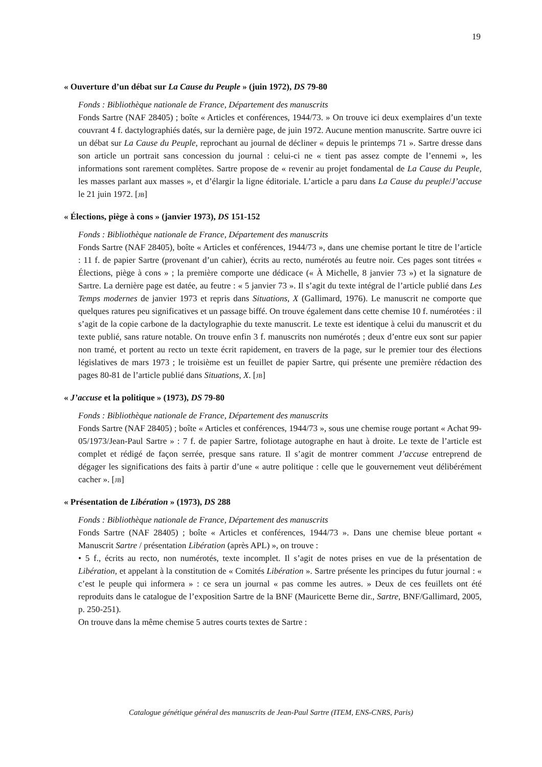19
« Ouverture d’un débat sur La Cause du Peuple » (juin 1972), DS 79-80
Fonds : Bibliothèque nationale de France, Département des manuscrits
Fonds Sartre (NAF 28405) ; boîte « Articles et conférences, 1944/73. » On trouve ici deux exemplaires d’un texte couvrant 4 f. dactylographiés datés, sur la dernière page, de juin 1972. Aucune mention manuscrite. Sartre ouvre ici un débat sur La Cause du Peuple, reprochant au journal de décliner « depuis le printemps 71 ». Sartre dresse dans son article un portrait sans concession du journal : celui-ci ne « tient pas assez compte de l’ennemi », les informations sont rarement complètes. Sartre propose de « revenir au projet fondamental de La Cause du Peuple, les masses parlant aux masses », et d’élargir la ligne éditoriale. L’article a paru dans La Cause du peuple/J’accuse le 21 juin 1972. [JB]
« Élections, piège à cons » (janvier 1973), DS 151-152
Fonds : Bibliothèque nationale de France, Département des manuscrits
Fonds Sartre (NAF 28405), boîte « Articles et conférences, 1944/73 », dans une chemise portant le titre de l’article : 11 f. de papier Sartre (provenant d’un cahier), écrits au recto, numérotés au feutre noir. Ces pages sont titrées « Élections, piège à cons » ; la première comporte une dédicace (« À Michelle, 8 janvier 73 ») et la signature de Sartre. La dernière page est datée, au feutre : « 5 janvier 73 ». Il s’agit du texte intégral de l’article publié dans Les Temps modernes de janvier 1973 et repris dans Situations, X (Gallimard, 1976). Le manuscrit ne comporte que quelques ratures peu significatives et un passage biffé. On trouve également dans cette chemise 10 f. numérotées : il s’agit de la copie carbone de la dactylographie du texte manuscrit. Le texte est identique à celui du manuscrit et du texte publié, sans rature notable. On trouve enfin 3 f. manuscrits non numérotés ; deux d’entre eux sont sur papier non tramé, et portent au recto un texte écrit rapidement, en travers de la page, sur le premier tour des élections législatives de mars 1973 ; le troisième est un feuillet de papier Sartre, qui présente une première rédaction des pages 80-81 de l’article publié dans Situations, X. [JB]
« J’accuse et la politique » (1973), DS 79-80
Fonds : Bibliothèque nationale de France, Département des manuscrits
Fonds Sartre (NAF 28405) ; boîte « Articles et conférences, 1944/73 », sous une chemise rouge portant « Achat 99-05/1973/Jean-Paul Sartre » : 7 f. de papier Sartre, foliotage autographe en haut à droite. Le texte de l’article est complet et rédigé de façon serrée, presque sans rature. Il s’agit de montrer comment J’accuse entreprend de dégager les significations des faits à partir d’une « autre politique : celle que le gouvernement veut délibérément cacher ». [JB]
« Présentation de Libération » (1973), DS 288
Fonds : Bibliothèque nationale de France, Département des manuscrits
Fonds Sartre (NAF 28405) ; boîte « Articles et conférences, 1944/73 ». Dans une chemise bleue portant « Manuscrit Sartre / présentation Libération (après APL) », on trouve :
• 5 f., écrits au recto, non numérotés, texte incomplet. Il s’agit de notes prises en vue de la présentation de Libération, et appelant à la constitution de « Comités Libération ». Sartre présente les principes du futur journal : « c’est le peuple qui informera » : ce sera un journal « pas comme les autres. » Deux de ces feuillets ont été reproduits dans le catalogue de l’exposition Sartre de la BNF (Mauricette Berne dir., Sartre, BNF/Gallimard, 2005, p. 250-251).
On trouve dans la même chemise 5 autres courts textes de Sartre :
Catalogue génétique général des manuscrits de Jean-Paul Sartre (ITEM, ENS-CNRS, Paris)